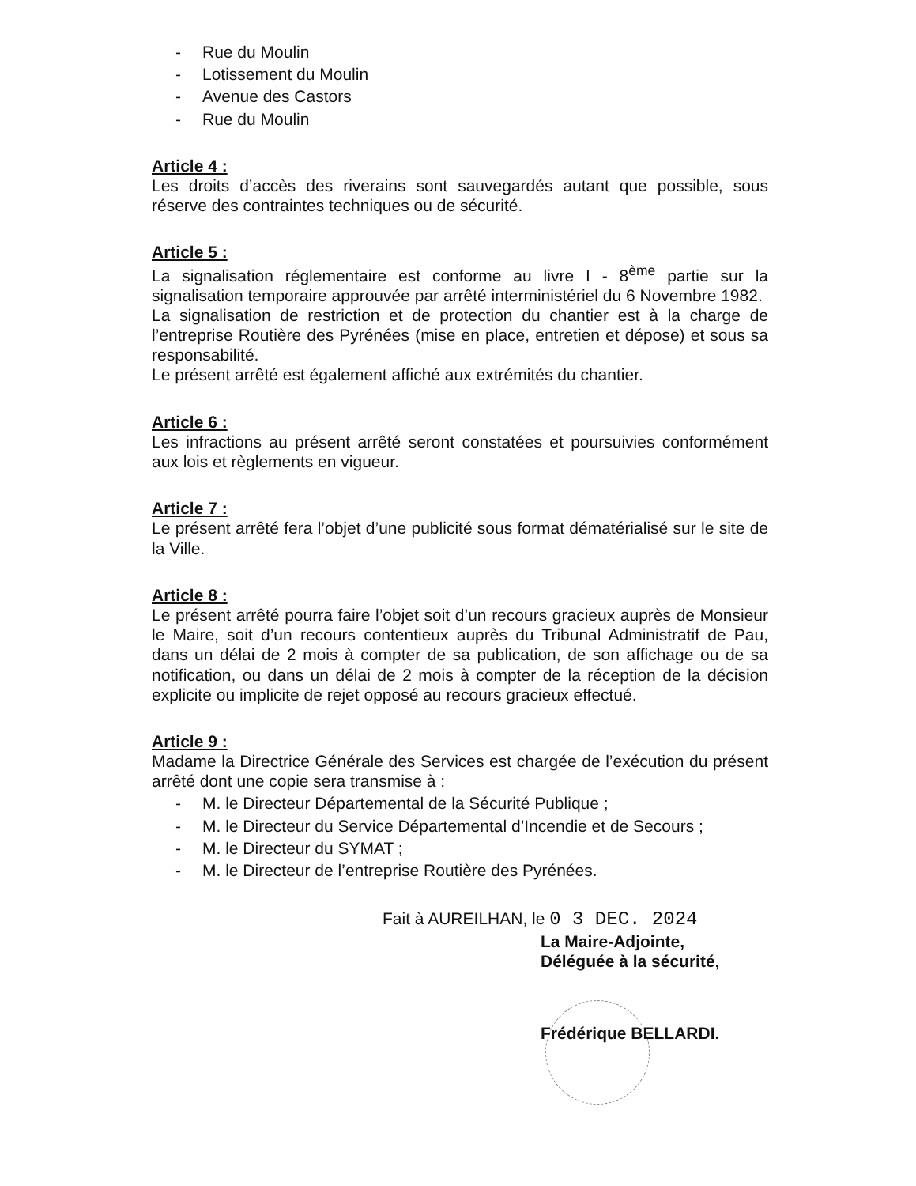- Rue du Moulin
- Lotissement du Moulin
- Avenue des Castors
- Rue du Moulin
Article 4 :
Les droits d’accès des riverains sont sauvegardés autant que possible, sous réserve des contraintes techniques ou de sécurité.
Article 5 :
La signalisation réglementaire est conforme au livre I - 8<sup>ème</sup> partie sur la signalisation temporaire approuvée par arrêté interministériel du 6 Novembre 1982.
La signalisation de restriction et de protection du chantier est à la charge de l’entreprise Routière des Pyrénées (mise en place, entretien et dépose) et sous sa responsabilité.
Le présent arrêté est également affiché aux extrémités du chantier.
Article 6 :
Les infractions au présent arrêté seront constatées et poursuivies conformément aux lois et règlements en vigueur.
Article 7 :
Le présent arrêté fera l’objet d’une publicité sous format dématérialisé sur le site de la Ville.
Article 8 :
Le présent arrêté pourra faire l’objet soit d’un recours gracieux auprès de Monsieur le Maire, soit d’un recours contentieux auprès du Tribunal Administratif de Pau, dans un délai de 2 mois à compter de sa publication, de son affichage ou de sa notification, ou dans un délai de 2 mois à compter de la réception de la décision explicite ou implicite de rejet opposé au recours gracieux effectué.
Article 9 :
Madame la Directrice Générale des Services est chargée de l’exécution du présent arrêté dont une copie sera transmise à :
- M. le Directeur Départemental de la Sécurité Publique ;
- M. le Directeur du Service Départemental d’Incendie et de Secours ;
- M. le Directeur du SYMAT ;
- M. le Directeur de l’entreprise Routière des Pyrénées.
Fait à AUREILHAN, le 0 3 DEC. 2024
La Maire-Adjointe,
Déléguée à la sécurité,
Frédérique BELLARDI.